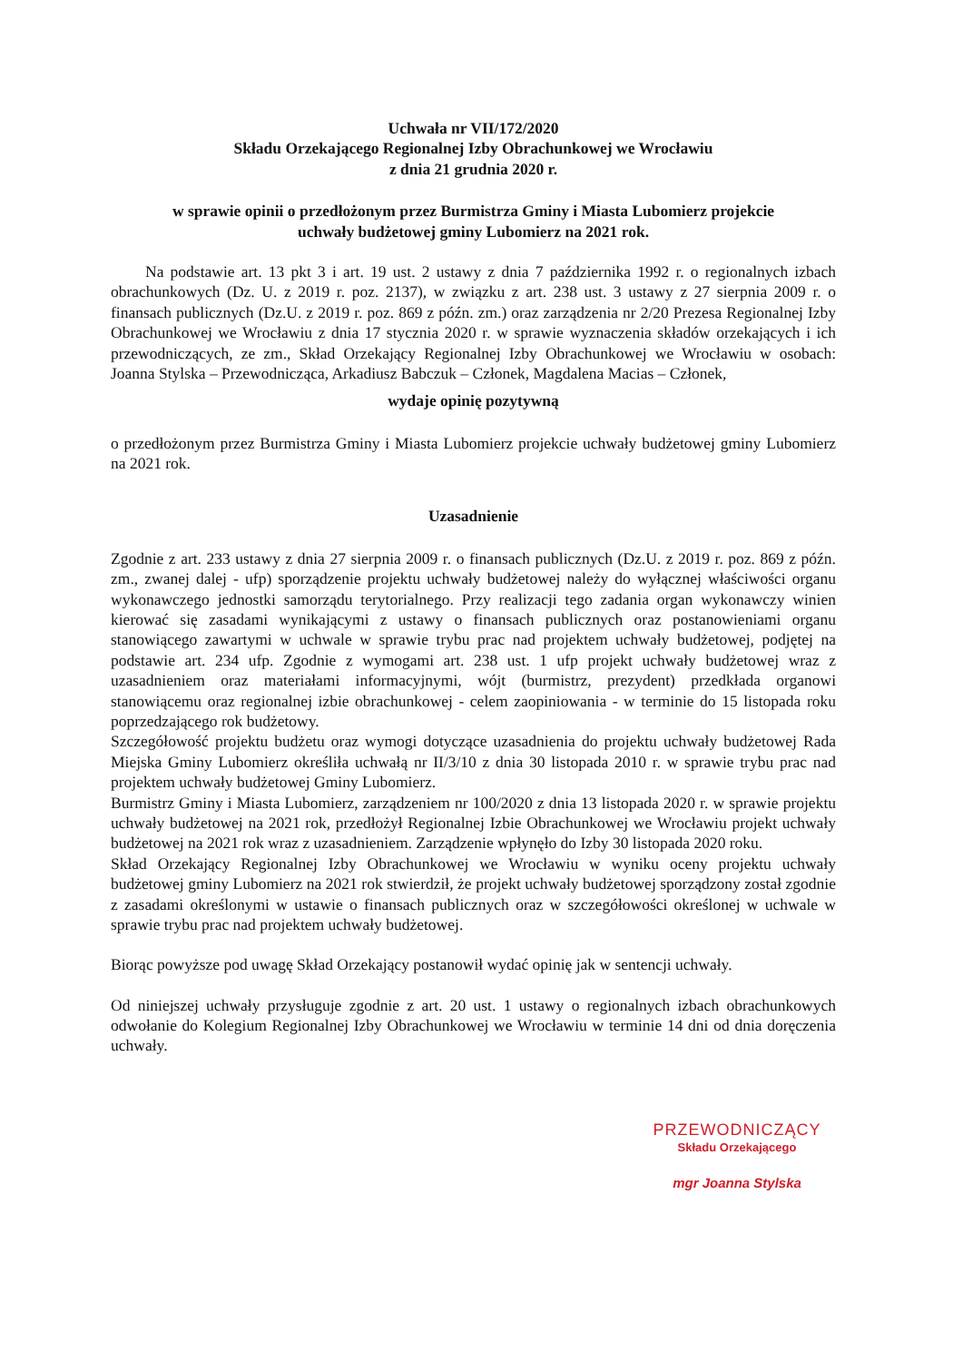Uchwała nr VII/172/2020
Składu Orzekającego Regionalnej Izby Obrachunkowej we Wrocławiu
z dnia 21 grudnia 2020 r.
w sprawie opinii o przedłożonym przez Burmistrza Gminy i Miasta Lubomierz projekcie
uchwały budżetowej gminy Lubomierz na 2021 rok.
Na podstawie art. 13 pkt 3 i art. 19 ust. 2 ustawy z dnia 7 października 1992 r. o regionalnych izbach obrachunkowych (Dz. U. z 2019 r. poz. 2137), w związku z art. 238 ust. 3 ustawy z 27 sierpnia 2009 r. o finansach publicznych (Dz.U. z 2019 r. poz. 869 z późn. zm.) oraz zarządzenia nr 2/20 Prezesa Regionalnej Izby Obrachunkowej we Wrocławiu z dnia 17 stycznia 2020 r. w sprawie wyznaczenia składów orzekających i ich przewodniczących, ze zm., Skład Orzekający Regionalnej Izby Obrachunkowej we Wrocławiu w osobach: Joanna Stylska – Przewodnicząca, Arkadiusz Babczuk – Członek, Magdalena Macias – Członek,
wydaje opinię pozytywną
o przedłożonym przez Burmistrza Gminy i Miasta Lubomierz projekcie uchwały budżetowej gminy Lubomierz na 2021 rok.
Uzasadnienie
Zgodnie z art. 233 ustawy z dnia 27 sierpnia 2009 r. o finansach publicznych (Dz.U. z 2019 r. poz. 869 z późn. zm., zwanej dalej - ufp) sporządzenie projektu uchwały budżetowej należy do wyłącznej właściwości organu wykonawczego jednostki samorządu terytorialnego. Przy realizacji tego zadania organ wykonawczy winien kierować się zasadami wynikającymi z ustawy o finansach publicznych oraz postanowieniami organu stanowiącego zawartymi w uchwale w sprawie trybu prac nad projektem uchwały budżetowej, podjętej na podstawie art. 234 ufp. Zgodnie z wymogami art. 238 ust. 1 ufp projekt uchwały budżetowej wraz z uzasadnieniem oraz materiałami informacyjnymi, wójt (burmistrz, prezydent) przedkłada organowi stanowiącemu oraz regionalnej izbie obrachunkowej - celem zaopiniowania - w terminie do 15 listopada roku poprzedzającego rok budżetowy.
Szczegółowość projektu budżetu oraz wymogi dotyczące uzasadnienia do projektu uchwały budżetowej Rada Miejska Gminy Lubomierz określiła uchwałą nr II/3/10 z dnia 30 listopada 2010 r. w sprawie trybu prac nad projektem uchwały budżetowej Gminy Lubomierz.
Burmistrz Gminy i Miasta Lubomierz, zarządzeniem nr 100/2020 z dnia 13 listopada 2020 r. w sprawie projektu uchwały budżetowej na 2021 rok, przedłożył Regionalnej Izbie Obrachunkowej we Wrocławiu projekt uchwały budżetowej na 2021 rok wraz z uzasadnieniem. Zarządzenie wpłynęło do Izby 30 listopada 2020 roku.
Skład Orzekający Regionalnej Izby Obrachunkowej we Wrocławiu w wyniku oceny projektu uchwały budżetowej gminy Lubomierz na 2021 rok stwierdził, że projekt uchwały budżetowej sporządzony został zgodnie z zasadami określonymi w ustawie o finansach publicznych oraz w szczegółowości określonej w uchwale w sprawie trybu prac nad projektem uchwały budżetowej.
Biorąc powyższe pod uwagę Skład Orzekający postanowił wydać opinię jak w sentencji uchwały.
Od niniejszej uchwały przysługuje zgodnie z art. 20 ust. 1 ustawy o regionalnych izbach obrachunkowych odwołanie do Kolegium Regionalnej Izby Obrachunkowej we Wrocławiu w terminie 14 dni od dnia doręczenia uchwały.
PRZEWODNICZĄCY
Składu Orzekającego
mgr Joanna Stylska